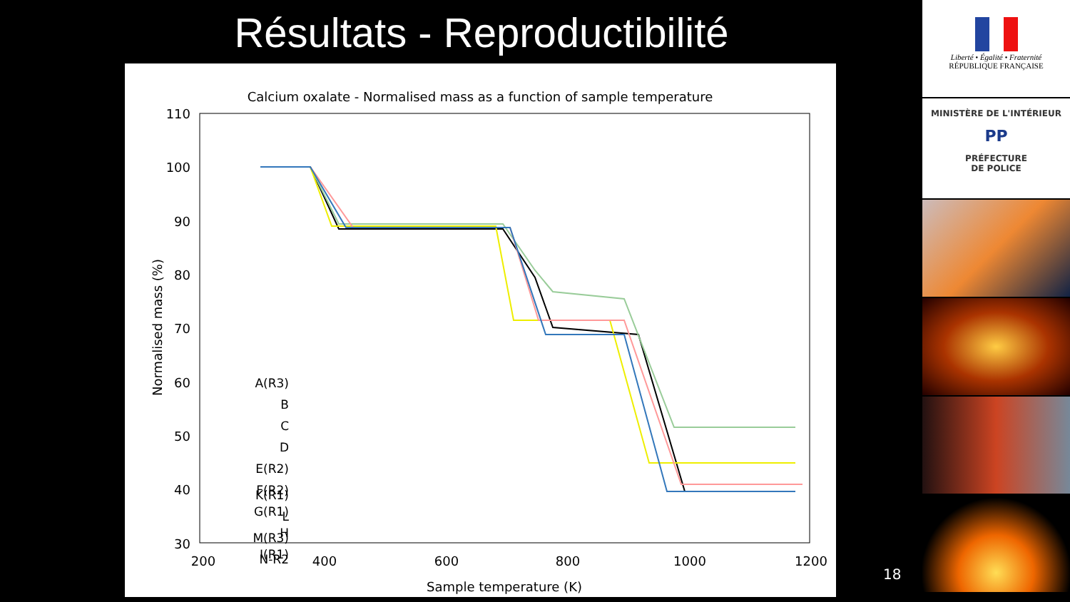Résultats - Reproductibilité
Calcium oxalate - Normalised mass as a function of sample temperature
110
100
90
80
70
60
50
40
30
200
400
600
800
1000
1200
Sample temperature (K)
Normalised mass (%)
A(R3)
B
C
D
E(R2)
F(R2)
G(R1)
H
I(R1)
K(R1)
L
M(R3)
N-R2
Liberté • Égalité • Fraternité
RÉPUBLIQUE FRANÇAISE
MINISTÈRE DE L'INTÉRIEUR
PP
PRÉFECTURE
DE POLICE
18